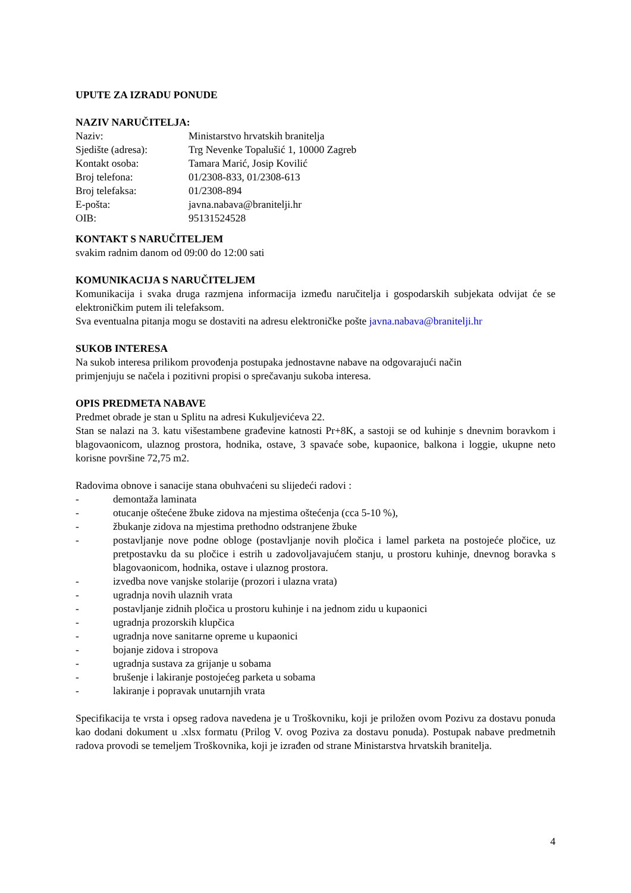UPUTE ZA IZRADU PONUDE
NAZIV NARUČITELJA:
Naziv: Ministarstvo hrvatskih branitelja
Sjedište (adresa): Trg Nevenke Topalušić 1, 10000 Zagreb
Kontakt osoba: Tamara Marić, Josip Kovilić
Broj telefona: 01/2308-833, 01/2308-613
Broj telefaksa: 01/2308-894
E-pošta: javna.nabava@branitelji.hr
OIB: 95131524528
KONTAKT S NARUČITELJEM
svakim radnim danom od 09:00 do 12:00 sati
KOMUNIKACIJA S NARUČITELJEM
Komunikacija i svaka druga razmjena informacija između naručitelja i gospodarskih subjekata odvijat će se elektroničkim putem ili telefaksom.
Sva eventualna pitanja mogu se dostaviti na adresu elektroničke pošte javna.nabava@branitelji.hr
SUKOB INTERESA
Na sukob interesa prilikom provođenja postupaka jednostavne nabave na odgovarajući način
primjenjuju se načela i pozitivni propisi o sprečavanju sukoba interesa.
OPIS PREDMETA NABAVE
Predmet obrade je stan u Splitu na adresi Kukuljevićeva 22.
Stan se nalazi na 3. katu višestambene građevine katnosti Pr+8K, a sastoji se od kuhinje s dnevnim boravkom i blagovaonicom, ulaznog prostora, hodnika, ostave, 3 spavaće sobe, kupaonice, balkona i loggie, ukupne neto korisne površine 72,75 m2.
Radovima obnove i sanacije stana obuhvaćeni su slijedeći radovi :
- demontaža laminata
- otucanje oštećene žbuke zidova na mjestima oštećenja (cca 5-10 %),
- žbukanje zidova na mjestima prethodno odstranjene žbuke
- postavljanje nove podne obloge (postavljanje novih pločica i lamel parketa na postojeće pločice, uz pretpostavku da su pločice i estrih u zadovoljavajućem stanju, u prostoru kuhinje, dnevnog boravka s blagovaonicom, hodnika, ostave i ulaznog prostora.
- izvedba nove vanjske stolarije (prozori i ulazna vrata)
- ugradnja novih ulaznih vrata
- postavljanje zidnih pločica u prostoru kuhinje i na jednom zidu u kupaonici
- ugradnja prozorskih klupčica
- ugradnja nove sanitarne opreme u kupaonici
- bojanje zidova i stropova
- ugradnja sustava za grijanje u sobama
- brušenje i lakiranje postojećeg parketa u sobama
- lakiranje i popravak unutarnjih vrata
Specifikacija te vrsta i opseg radova navedena je u Troškovniku, koji je priložen ovom Pozivu za dostavu ponuda kao dodani dokument u .xlsx formatu (Prilog V. ovog Poziva za dostavu ponuda). Postupak nabave predmetnih radova provodi se temeljem Troškovnika, koji je izrađen od strane Ministarstva hrvatskih branitelja.
4